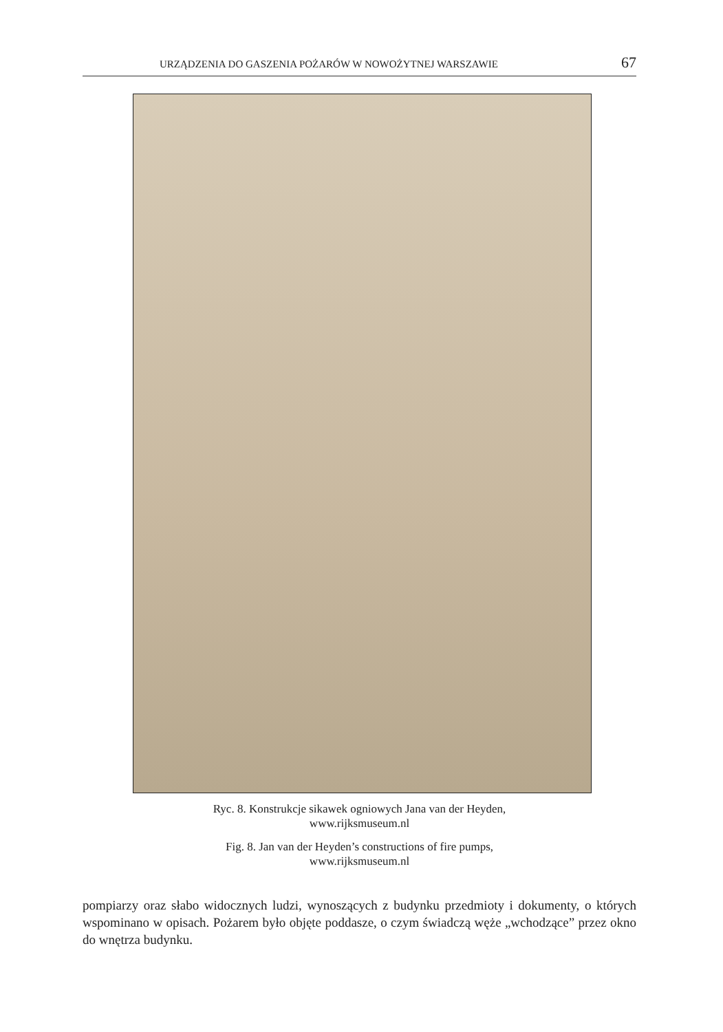URZĄDZENIA DO GASZENIA POŻARÓW W NOWOŻYTNEJ WARSZAWIE 67
Ryc. 8. Konstrukcje sikawek ogniowych Jana van der Heyden,
www.rijksmuseum.nl
Fig. 8. Jan van der Heyden’s constructions of fire pumps,
www.rijksmuseum.nl
pompiarzy oraz słabo widocznych ludzi, wynoszących z budynku przedmioty i dokumenty, o których wspominano w opisach. Pożarem było objęte poddasze, o czym świadczą węże „wchodzące” przez okno do wnętrza budynku.